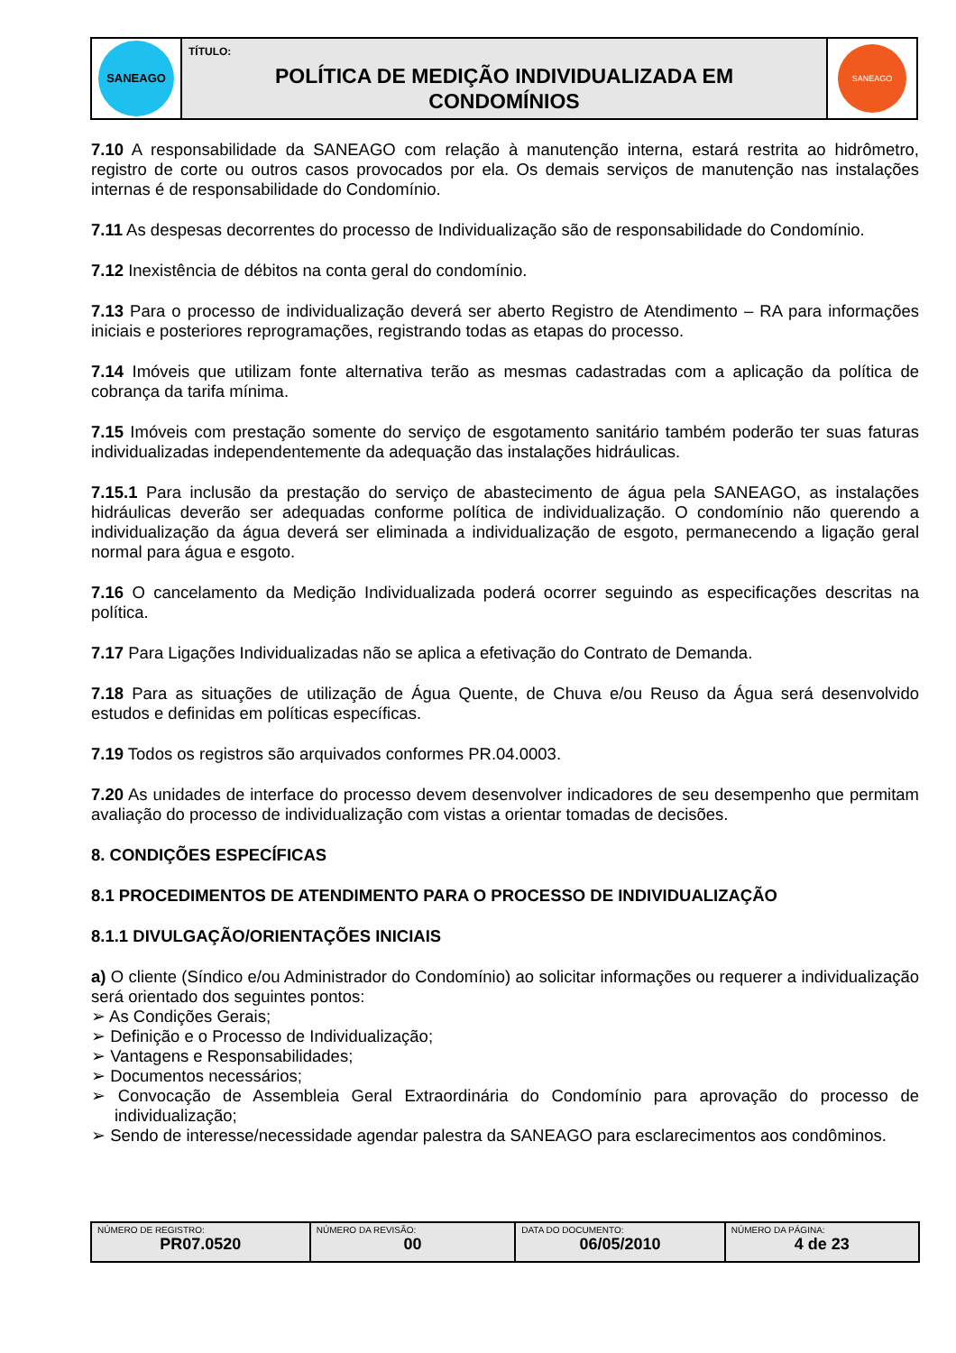| SANEAGO | TÍTULO: POLÍTICA DE MEDIÇÃO INDIVIDUALIZADA EM CONDOMÍNIOS | SANEAGO |
7.10 A responsabilidade da SANEAGO com relação à manutenção interna, estará restrita ao hidrômetro, registro de corte ou outros casos provocados por ela. Os demais serviços de manutenção nas instalações internas é de responsabilidade do Condomínio.
7.11 As despesas decorrentes do processo de Individualização são de responsabilidade do Condomínio.
7.12 Inexistência de débitos na conta geral do condomínio.
7.13 Para o processo de individualização deverá ser aberto Registro de Atendimento – RA para informações iniciais e posteriores reprogramações, registrando todas as etapas do processo.
7.14 Imóveis que utilizam fonte alternativa terão as mesmas cadastradas com a aplicação da política de cobrança da tarifa mínima.
7.15 Imóveis com prestação somente do serviço de esgotamento sanitário também poderão ter suas faturas individualizadas independentemente da adequação das instalações hidráulicas.
7.15.1 Para inclusão da prestação do serviço de abastecimento de água pela SANEAGO, as instalações hidráulicas deverão ser adequadas conforme política de individualização. O condomínio não querendo a individualização da água deverá ser eliminada a individualização de esgoto, permanecendo a ligação geral normal para água e esgoto.
7.16 O cancelamento da Medição Individualizada poderá ocorrer seguindo as especificações descritas na política.
7.17 Para Ligações Individualizadas não se aplica a efetivação do Contrato de Demanda.
7.18 Para as situações de utilização de Água Quente, de Chuva e/ou Reuso da Água será desenvolvido estudos e definidas em políticas específicas.
7.19 Todos os registros são arquivados conformes PR.04.0003.
7.20 As unidades de interface do processo devem desenvolver indicadores de seu desempenho que permitam avaliação do processo de individualização com vistas a orientar tomadas de decisões.
8. CONDIÇÕES ESPECÍFICAS
8.1 PROCEDIMENTOS DE ATENDIMENTO PARA O PROCESSO DE INDIVIDUALIZAÇÃO
8.1.1 DIVULGAÇÃO/ORIENTAÇÕES INICIAIS
a) O cliente (Síndico e/ou Administrador do Condomínio) ao solicitar informações ou requerer a individualização será orientado dos seguintes pontos:
➢ As Condições Gerais;
➢ Definição e o Processo de Individualização;
➢ Vantagens e Responsabilidades;
➢ Documentos necessários;
➢ Convocação de Assembleia Geral Extraordinária do Condomínio para aprovação do processo de individualização;
➢ Sendo de interesse/necessidade agendar palestra da SANEAGO para esclarecimentos aos condôminos.
| NÚMERO DE REGISTRO: PR07.0520 | NÚMERO DA REVISÃO: 00 | DATA DO DOCUMENTO: 06/05/2010 | NÚMERO DA PÁGINA: 4 de 23 |